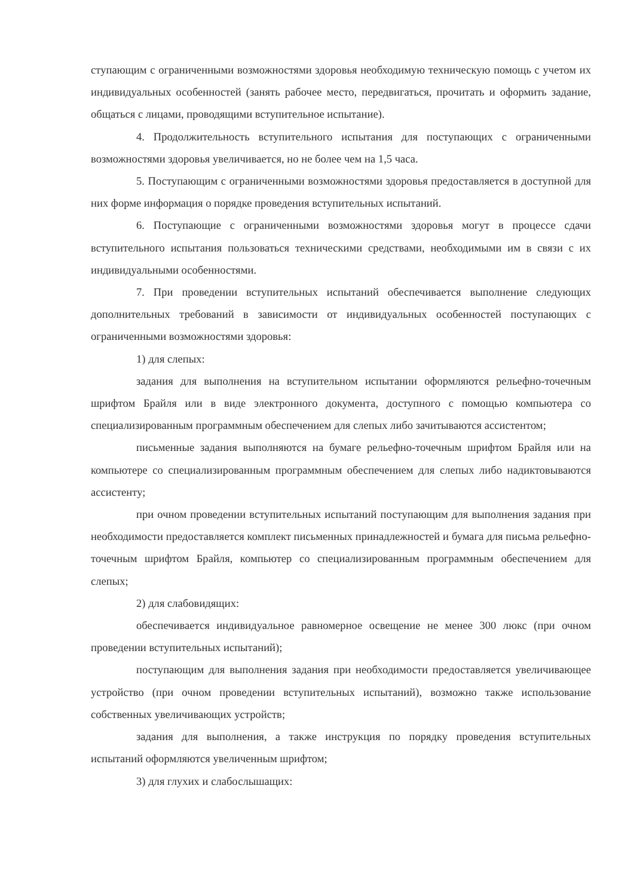ступающим с ограниченными возможностями здоровья необходимую техническую помощь с учетом их индивидуальных особенностей (занять рабочее место, передвигаться, прочитать и оформить задание, общаться с лицами, проводящими вступительное испытание).
4. Продолжительность вступительного испытания для поступающих с ограниченными возможностями здоровья увеличивается, но не более чем на 1,5 часа.
5. Поступающим с ограниченными возможностями здоровья предоставляется в доступной для них форме информация о порядке проведения вступительных испытаний.
6. Поступающие с ограниченными возможностями здоровья могут в процессе сдачи вступительного испытания пользоваться техническими средствами, необходимыми им в связи с их индивидуальными особенностями.
7. При проведении вступительных испытаний обеспечивается выполнение следующих дополнительных требований в зависимости от индивидуальных особенностей поступающих с ограниченными возможностями здоровья:
1) для слепых:
задания для выполнения на вступительном испытании оформляются рельефно-точечным шрифтом Брайля или в виде электронного документа, доступного с помощью компьютера со специализированным программным обеспечением для слепых либо зачитываются ассистентом;
письменные задания выполняются на бумаге рельефно-точечным шрифтом Брайля или на компьютере со специализированным программным обеспечением для слепых либо надиктовываются ассистенту;
при очном проведении вступительных испытаний поступающим для выполнения задания при необходимости предоставляется комплект письменных принадлежностей и бумага для письма рельефно-точечным шрифтом Брайля, компьютер со специализированным программным обеспечением для слепых;
2) для слабовидящих:
обеспечивается индивидуальное равномерное освещение не менее 300 люкс (при очном проведении вступительных испытаний);
поступающим для выполнения задания при необходимости предоставляется увеличивающее устройство (при очном проведении вступительных испытаний), возможно также использование собственных увеличивающих устройств;
задания для выполнения, а также инструкция по порядку проведения вступительных испытаний оформляются увеличенным шрифтом;
3) для глухих и слабослышащих: